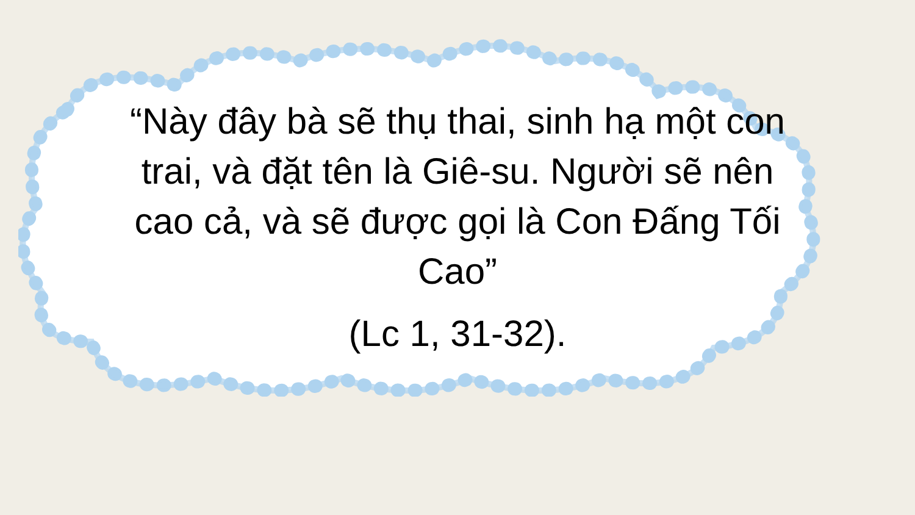“Này đây bà sẽ thụ thai, sinh hạ một con trai, và đặt tên là Giê-su. Người sẽ nên cao cả, và sẽ được gọi là Con Đấng Tối Cao”
(Lc 1, 31-32).